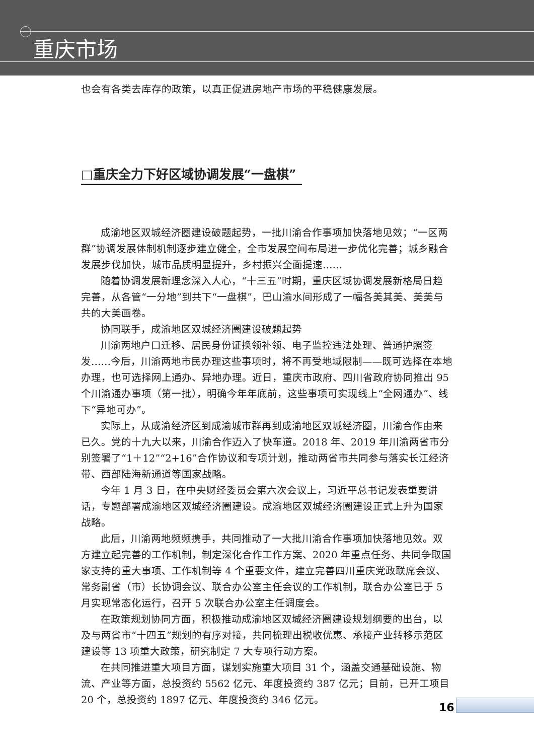重庆市场
也会有各类去库存的政策，以真正促进房地产市场的平稳健康发展。
□重庆全力下好区域协调发展“一盘棋”
成渝地区双城经济圈建设破题起势，一批川渝合作事项加快落地见效；“一区两群”协调发展体制机制逐步建立健全，全市发展空间布局进一步优化完善；城乡融合发展步伐加快，城市品质明显提升，乡村振兴全面提速……
随着协调发展新理念深入人心，“十三五”时期，重庆区域协调发展新格局日趋完善，从各管“一分地”到共下“一盘棋”，巴山渝水间形成了一幅各美其美、美美与共的大美画卷。
协同联手，成渝地区双城经济圈建设破题起势
川渝两地户口迁移、居民身份证换领补领、电子监控违法处理、普通护照签发……今后，川渝两地市民办理这些事项时，将不再受地域限制——既可选择在本地办理，也可选择网上通办、异地办理。近日，重庆市政府、四川省政府协同推出 95 个川渝通办事项（第一批），明确今年年底前，这些事项可实现线上“全网通办”、线下“异地可办”。
实际上，从成渝经济区到成渝城市群再到成渝地区双城经济圈，川渝合作由来已久。党的十九大以来，川渝合作迈入了快车道。2018 年、2019 年川渝两省市分别签署了“1＋12”“2+16”合作协议和专项计划，推动两省市共同参与落实长江经济带、西部陆海新通道等国家战略。
今年 1 月 3 日，在中央财经委员会第六次会议上，习近平总书记发表重要讲话，专题部署成渝地区双城经济圈建设。成渝地区双城经济圈建设正式上升为国家战略。
此后，川渝两地频频携手，共同推动了一大批川渝合作事项加快落地见效。双方建立起完善的工作机制，制定深化合作工作方案、2020 年重点任务、共同争取国家支持的重大事项、工作机制等 4 个重要文件，建立完善四川重庆党政联席会议、常务副省（市）长协调会议、联合办公室主任会议的工作机制，联合办公室已于 5 月实现常态化运行，召开 5 次联合办公室主任调度会。
在政策规划协同方面，积极推动成渝地区双城经济圈建设规划纲要的出台，以及与两省市“十四五”规划的有序对接，共同梳理出税收优惠、承接产业转移示范区建设等 13 项重大政策，研究制定 7 大专项行动方案。
在共同推进重大项目方面，谋划实施重大项目 31 个，涵盖交通基础设施、物流、产业等方面，总投资约 5562 亿元、年度投资约 387 亿元；目前，已开工项目 20 个，总投资约 1897 亿元、年度投资约 346 亿元。
16